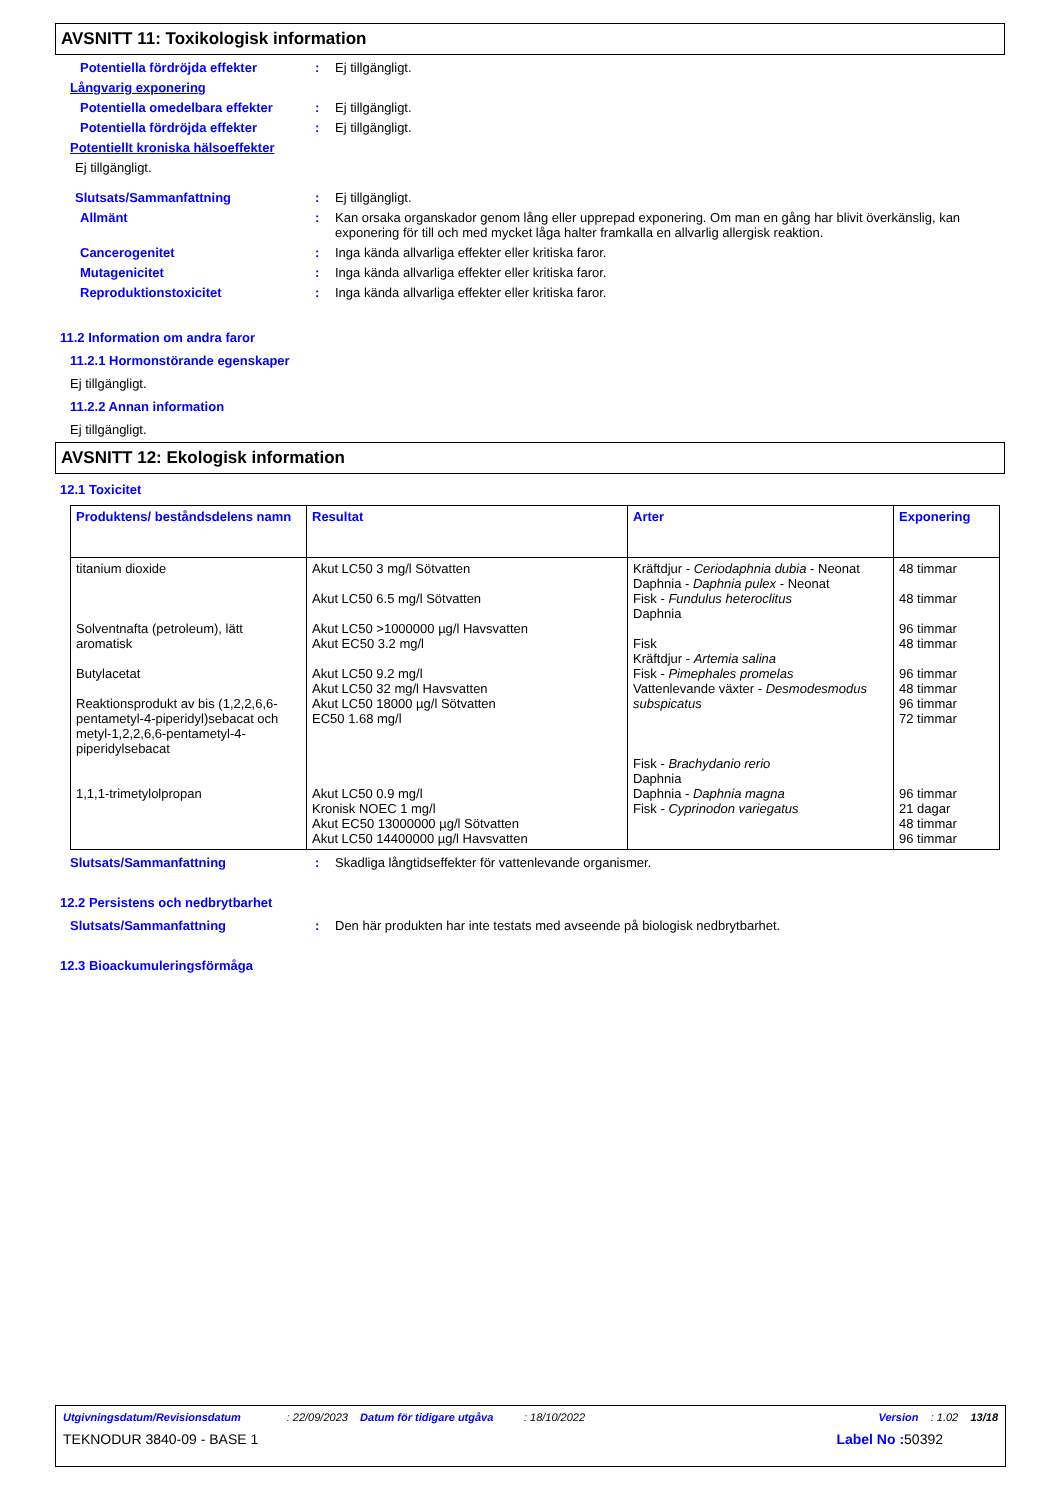AVSNITT 11: Toxikologisk information
Potentiella fördröjda effekter : Ej tillgängligt.
Långvarig exponering
Potentiella omedelbara effekter
: Ej tillgängligt.
Potentiella fördröjda effekter : Ej tillgängligt.
Potentiellt kroniska hälsoeffekter
Ej tillgängligt.
Slutsats/Sammanfattning : Ej tillgängligt.
Allmänt : Kan orsaka organskador genom lång eller upprepad exponering. Om man en gång har blivit överkänslig, kan exponering för till och med mycket låga halter framkalla en allvarlig allergisk reaktion.
Cancerogenitet : Inga kända allvarliga effekter eller kritiska faror.
Mutagenicitet : Inga kända allvarliga effekter eller kritiska faror.
Reproduktionstoxicitet : Inga kända allvarliga effekter eller kritiska faror.
11.2 Information om andra faror
11.2.1 Hormonstörande egenskaper
Ej tillgängligt.
11.2.2 Annan information
Ej tillgängligt.
AVSNITT 12: Ekologisk information
12.1 Toxicitet
| Produktens/ beståndsdelens namn | Resultat | Arter | Exponering |
| --- | --- | --- | --- |
| titanium dioxide Solventnafta (petroleum), lätt aromatisk Butylacetat Reaktionsprodukt av bis (1,2,2,6,6-pentametyl-4-piperidyl)sebacat och metyl-1,2,2,6,6-pentametyl-4-piperidylsebacat 1,1,1-trimetylolpropan | Akut LC50 3 mg/l Sötvatten Akut LC50 6.5 mg/l Sötvatten Akut LC50 >1000000 µg/l Havsvatten Akut EC50 3.2 mg/l Akut LC50 9.2 mg/l Akut LC50 32 mg/l Havsvatten Akut LC50 18000 µg/l Sötvatten EC50 1.68 mg/l Akut LC50 0.9 mg/l Kronisk NOEC 1 mg/l Akut EC50 13000000 µg/l Sötvatten Akut LC50 14400000 µg/l Havsvatten | Kräftdjur - Ceriodaphnia dubia - Neonat Daphnia - Daphnia pulex - Neonat Fisk - Fundulus heteroclitus Daphnia Fisk Kräftdjur - Artemia salina Fisk - Pimephales promelas Vattenlevande växter - Desmodesmodus subspicatus Fisk - Brachydanio rerio Daphnia Daphnia - Daphnia magna Fisk - Cyprinodon variegatus | 48 timmar 48 timmar 96 timmar 48 timmar 96 timmar 48 timmar 96 timmar 72 timmar 96 timmar 21 dagar 48 timmar 96 timmar |
Slutsats/Sammanfattning : Skadliga långtidseffekter för vattenlevande organismer.
12.2 Persistens och nedbrytbarhet
Slutsats/Sammanfattning : Den här produkten har inte testats med avseende på biologisk nedbrytbarhet.
12.3 Bioackumuleringsförmåga
Utgivningsdatum/Revisionsdatum : 22/09/2023 Datum för tidigare utgåva : 18/10/2022 Version : 1.02 13/18
TEKNODUR 3840-09 - BASE 1 Label No : 50392